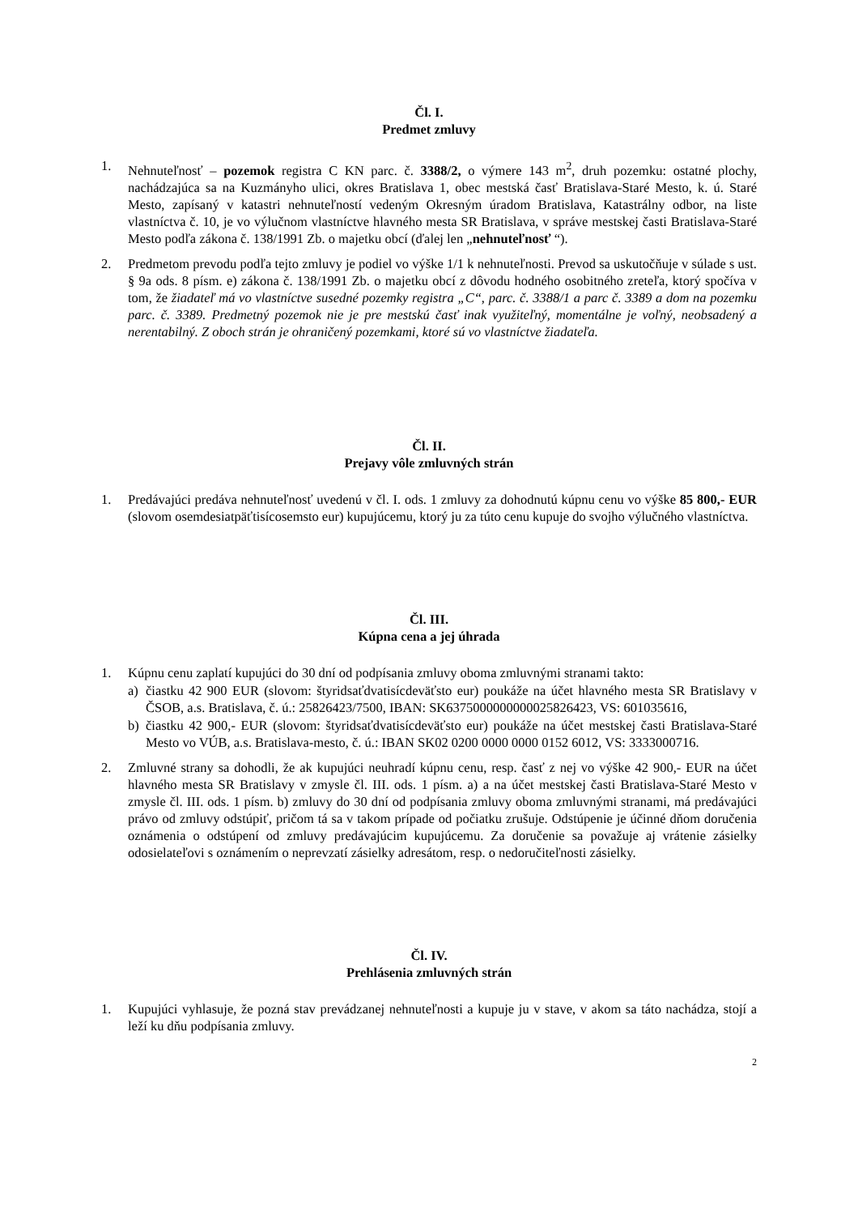Čl. I.
Predmet zmluvy
1. Nehnuteľnosť – pozemok registra C KN parc. č. 3388/2, o výmere 143 m<sup>2</sup>, druh pozemku: ostatné plochy, nachádzajúca sa na Kuzmányho ulici, okres Bratislava 1, obec mestská časť Bratislava-Staré Mesto, k. ú. Staré Mesto, zapísaný v katastri nehnuteľností vedeným Okresným úradom Bratislava, Katastrálny odbor, na liste vlastníctva č. 10, je vo výlučnom vlastníctve hlavného mesta SR Bratislava, v správe mestskej časti Bratislava-Staré Mesto podľa zákona č. 138/1991 Zb. o majetku obcí (ďalej len „nehnuteľnosť “).
2. Predmetom prevodu podľa tejto zmluvy je podiel vo výške 1/1 k nehnuteľnosti. Prevod sa uskutočňuje v súlade s ust. § 9a ods. 8 písm. e) zákona č. 138/1991 Zb. o majetku obcí z dôvodu hodného osobitného zreteľa, ktorý spočíva v tom, že žiadateľ má vo vlastníctve susedné pozemky registra „C“, parc. č. 3388/1 a parc č. 3389 a dom na pozemku parc. č. 3389. Predmetný pozemok nie je pre mestskú časť inak využiteľný, momentálne je voľný, neobsadený a nerentabilný. Z oboch strán je ohraničený pozemkami, ktoré sú vo vlastníctve žiadateľa.
Čl. II.
Prejavy vôle zmluvných strán
1. Predávajúci predáva nehnuteľnosť uvedenú v čl. I. ods. 1 zmluvy za dohodnutú kúpnu cenu vo výške 85 800,- EUR (slovom osemdesiatpäťtisícosemsto eur) kupujúcemu, ktorý ju za túto cenu kupuje do svojho výlučného vlastníctva.
Čl. III.
Kúpna cena a jej úhrada
1. Kúpnu cenu zaplatí kupujúci do 30 dní od podpísania zmluvy oboma zmluvnými stranami takto:
a) čiastku 42 900 EUR (slovom: štyridsaťdvatisícdeväťsto eur) poukáže na účet hlavného mesta SR Bratislavy v ČSOB, a.s. Bratislava, č. ú.: 25826423/7500, IBAN: SK6375000000000025826423, VS: 601035616,
b) čiastku 42 900,- EUR (slovom: štyridsaťdvatisícdeväťsto eur) poukáže na účet mestskej časti Bratislava-Staré Mesto vo VÚB, a.s. Bratislava-mesto, č. ú.: IBAN SK02 0200 0000 0000 0152 6012, VS: 3333000716.
2. Zmluvné strany sa dohodli, že ak kupujúci neuhradí kúpnu cenu, resp. časť z nej vo výške 42 900,- EUR na účet hlavného mesta SR Bratislavy v zmysle čl. III. ods. 1 písm. a) a na účet mestskej časti Bratislava-Staré Mesto v zmysle čl. III. ods. 1 písm. b) zmluvy do 30 dní od podpísania zmluvy oboma zmluvnými stranami, má predávajúci právo od zmluvy odstúpiť, pričom tá sa v takom prípade od počiatku zrušuje. Odstúpenie je účinné dňom doručenia oznámenia o odstúpení od zmluvy predávajúcim kupujúcemu. Za doručenie sa považuje aj vrátenie zásielky odosielateľovi s oznámením o neprevzatí zásielky adresátom, resp. o nedoručiteľnosti zásielky.
Čl. IV.
Prehlásenia zmluvných strán
1. Kupujúci vyhlasuje, že pozná stav prevádzanej nehnuteľnosti a kupuje ju v stave, v akom sa táto nachádza, stojí a leží ku dňu podpísania zmluvy.
2